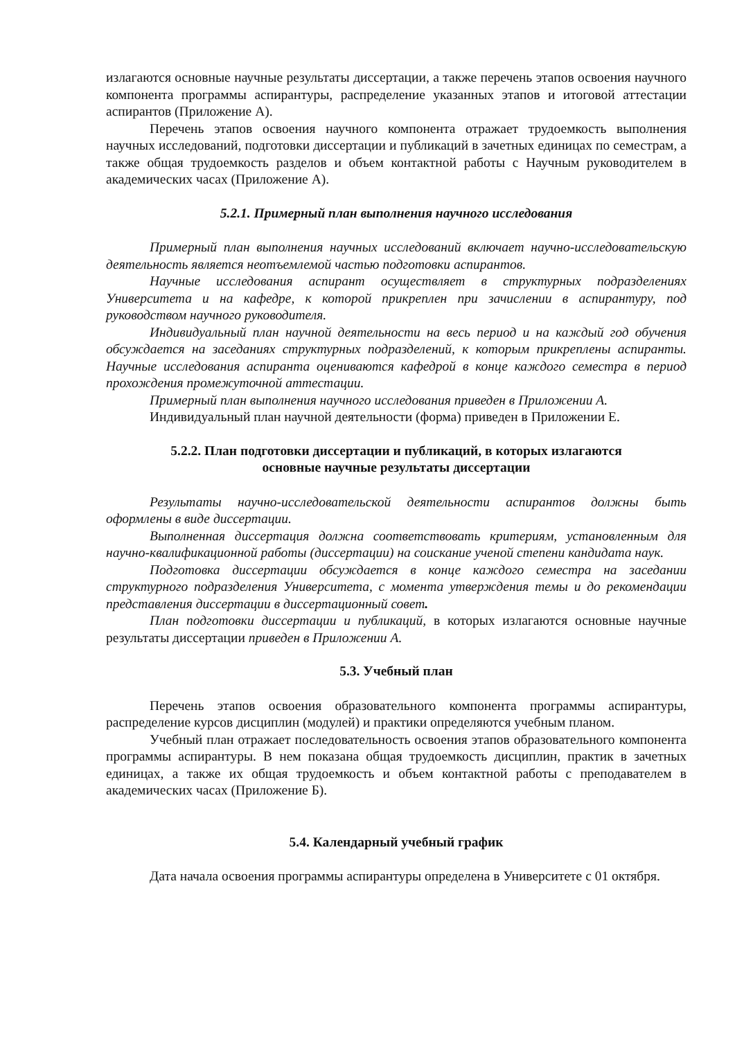излагаются основные научные результаты диссертации, а также перечень этапов освоения научного компонента программы аспирантуры, распределение указанных этапов и итоговой аттестации аспирантов (Приложение А).
Перечень этапов освоения научного компонента отражает трудоемкость выполнения научных исследований, подготовки диссертации и публикаций в зачетных единицах по семестрам, а также общая трудоемкость разделов и объем контактной работы с Научным руководителем в академических часах (Приложение А).
5.2.1. Примерный план выполнения научного исследования
Примерный план выполнения научных исследований включает научно-исследовательскую деятельность является неотъемлемой частью подготовки аспирантов.
Научные исследования аспирант осуществляет в структурных подразделениях Университета и на кафедре, к которой прикреплен при зачислении в аспирантуру, под руководством научного руководителя.
Индивидуальный план научной деятельности на весь период и на каждый год обучения обсуждается на заседаниях структурных подразделений, к которым прикреплены аспиранты. Научные исследования аспиранта оцениваются кафедрой в конце каждого семестра в период прохождения промежуточной аттестации.
Примерный план выполнения научного исследования приведен в Приложении А.
Индивидуальный план научной деятельности (форма) приведен в Приложении Е.
5.2.2. План подготовки диссертации и публикаций, в которых излагаются
основные научные результаты диссертации
Результаты научно-исследовательской деятельности аспирантов должны быть оформлены в виде диссертации.
Выполненная диссертация должна соответствовать критериям, установленным для научно-квалификационной работы (диссертации) на соискание ученой степени кандидата наук.
Подготовка диссертации обсуждается в конце каждого семестра на заседании структурного подразделения Университета, с момента утверждения темы и до рекомендации представления диссертации в диссертационный совет.
План подготовки диссертации и публикаций, в которых излагаются основные научные результаты диссертации приведен в Приложении А.
5.3. Учебный план
Перечень этапов освоения образовательного компонента программы аспирантуры, распределение курсов дисциплин (модулей) и практики определяются учебным планом.
Учебный план отражает последовательность освоения этапов образовательного компонента программы аспирантуры. В нем показана общая трудоемкость дисциплин, практик в зачетных единицах, а также их общая трудоемкость и объем контактной работы с преподавателем в академических часах (Приложение Б).
5.4. Календарный учебный график
Дата начала освоения программы аспирантуры определена в Университете с 01 октября.